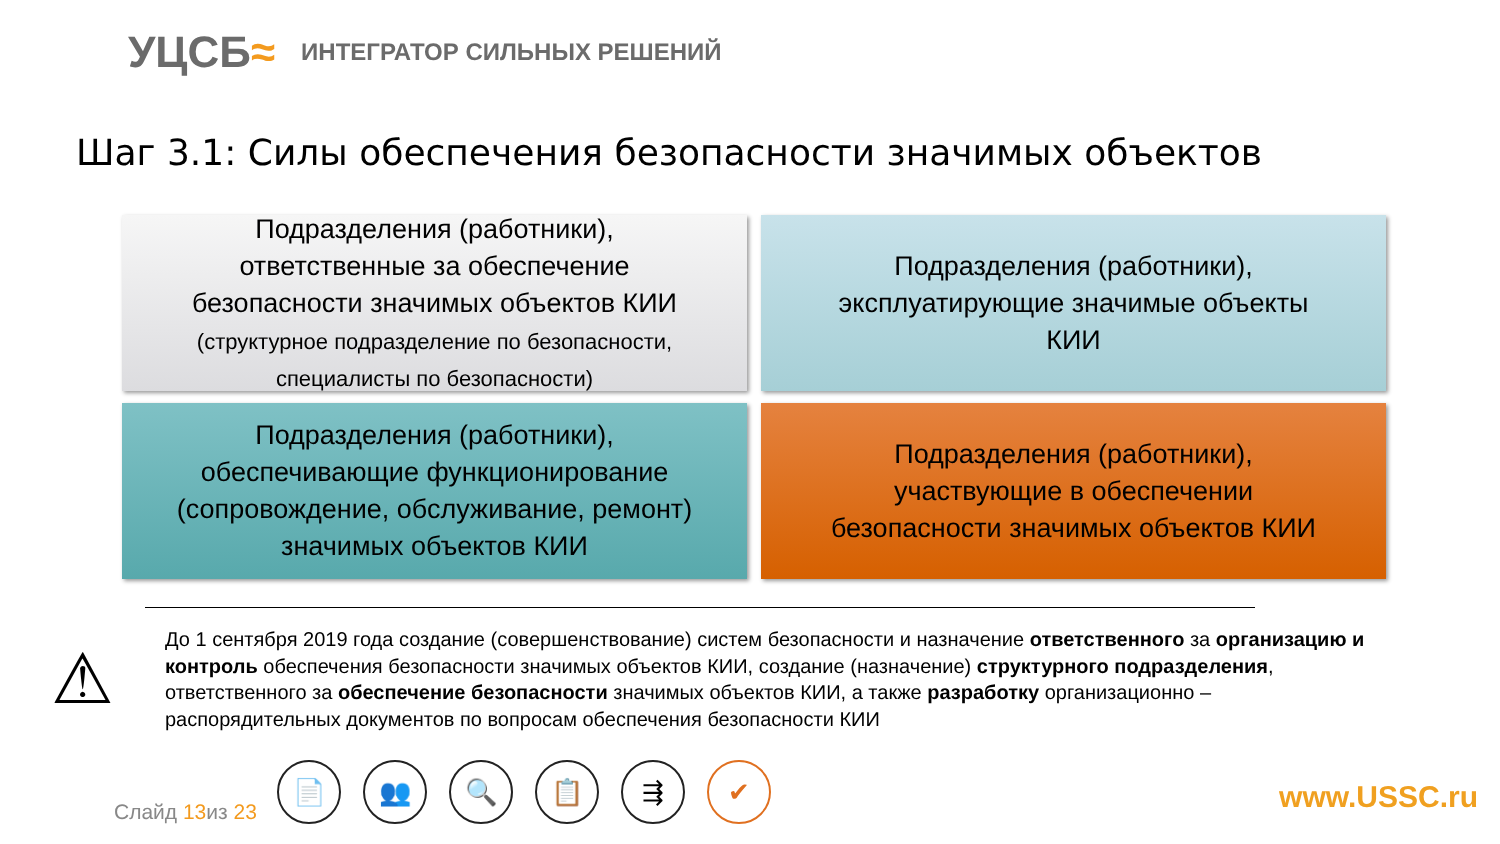УЦСБ≈
ИНТЕГРАТОР СИЛЬНЫХ РЕШЕНИЙ
Шаг 3.1: Силы обеспечения безопасности значимых объектов
Подразделения (работники),
ответственные за обеспечение
безопасности значимых объектов КИИ
(структурное подразделение по безопасности,
специалисты по безопасности)
Подразделения (работники),
эксплуатирующие значимые объекты
КИИ
Подразделения (работники),
обеспечивающие функционирование
(сопровождение, обслуживание, ремонт)
значимых объектов КИИ
Подразделения (работники),
участвующие в обеспечении
безопасности значимых объектов КИИ
⚠
До 1 сентября 2019 года создание (совершенствование) систем безопасности и назначение ответственного за организацию и контроль обеспечения безопасности значимых объектов КИИ, создание (назначение) структурного подразделения, ответственного за обеспечение безопасности значимых объектов КИИ, а также разработку организационно – распорядительных документов по вопросам обеспечения безопасности КИИ
Слайд 13из 23
📄 👥 🔍 📋 ⇶ ✔
www.USSC.ru